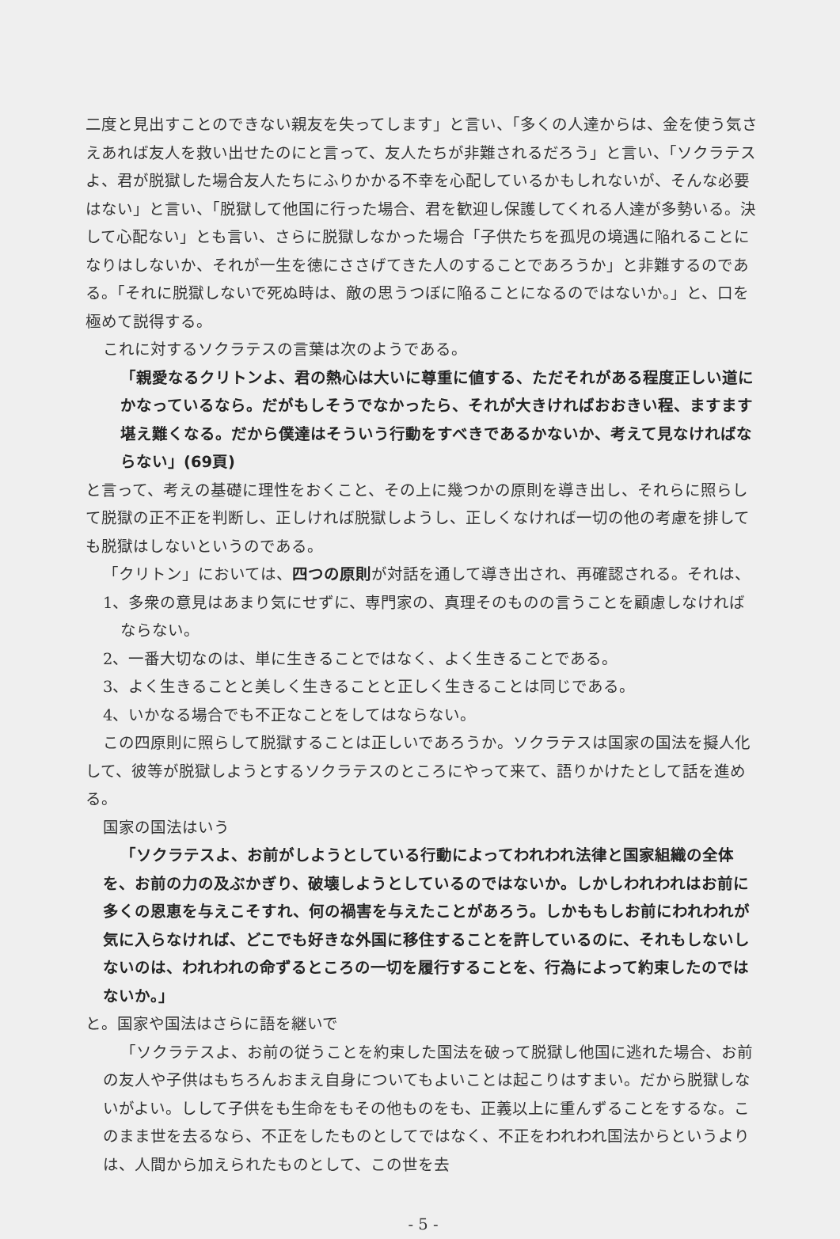二度と見出すことのできない親友を失ってします」と言い、「多くの人達からは、金を使う気さえあれば友人を救い出せたのにと言って、友人たちが非難されるだろう」と言い、「ソクラテスよ、君が脱獄した場合友人たちにふりかかる不幸を心配しているかもしれないが、そんな必要はない」と言い、「脱獄して他国に行った場合、君を歓迎し保護してくれる人達が多勢いる。決して心配ない」とも言い、さらに脱獄しなかった場合「子供たちを孤児の境遇に陥れることになりはしないか、それが一生を徳にささげてきた人のすることであろうか」と非難するのである。「それに脱獄しないで死ぬ時は、敵の思うつぼに陥ることになるのではないか。」と、口を極めて説得する。
これに対するソクラテスの言葉は次のようである。
「親愛なるクリトンよ、君の熱心は大いに尊重に値する、ただそれがある程度正しい道にかなっているなら。だがもしそうでなかったら、それが大きければおおきい程、ますます堪え難くなる。だから僕達はそういう行動をすべきであるかないか、考えて見なければならない」(69頁)
と言って、考えの基礎に理性をおくこと、その上に幾つかの原則を導き出し、それらに照らして脱獄の正不正を判断し、正しければ脱獄しようし、正しくなければ一切の他の考慮を排しても脱獄はしないというのである。
「クリトン」においては、四つの原則が対話を通して導き出され、再確認される。それは、
1、多衆の意見はあまり気にせずに、専門家の、真理そのものの言うことを顧慮しなければならない。
2、一番大切なのは、単に生きることではなく、よく生きることである。
3、よく生きることと美しく生きることと正しく生きることは同じである。
4、いかなる場合でも不正なことをしてはならない。
この四原則に照らして脱獄することは正しいであろうか。ソクラテスは国家の国法を擬人化して、彼等が脱獄しようとするソクラテスのところにやって来て、語りかけたとして話を進める。
国家の国法はいう
「ソクラテスよ、お前がしようとしている行動によってわれわれ法律と国家組織の全体を、お前の力の及ぶかぎり、破壊しようとしているのではないか。しかしわれわれはお前に多くの恩恵を与えこそすれ、何の禍害を与えたことがあろう。しかももしお前にわれわれが気に入らなければ、どこでも好きな外国に移住することを許しているのに、それもしないしないのは、われわれの命ずるところの一切を履行することを、行為によって約束したのではないか。」
と。国家や国法はさらに語を継いで
「ソクラテスよ、お前の従うことを約束した国法を破って脱獄し他国に逃れた場合、お前の友人や子供はもちろんおまえ自身についてもよいことは起こりはすまい。だから脱獄しないがよい。しして子供をも生命をもその他ものをも、正義以上に重んずることをするな。このまま世を去るなら、不正をしたものとしてではなく、不正をわれわれ国法からというよりは、人間から加えられたものとして、この世を去
- 5 -